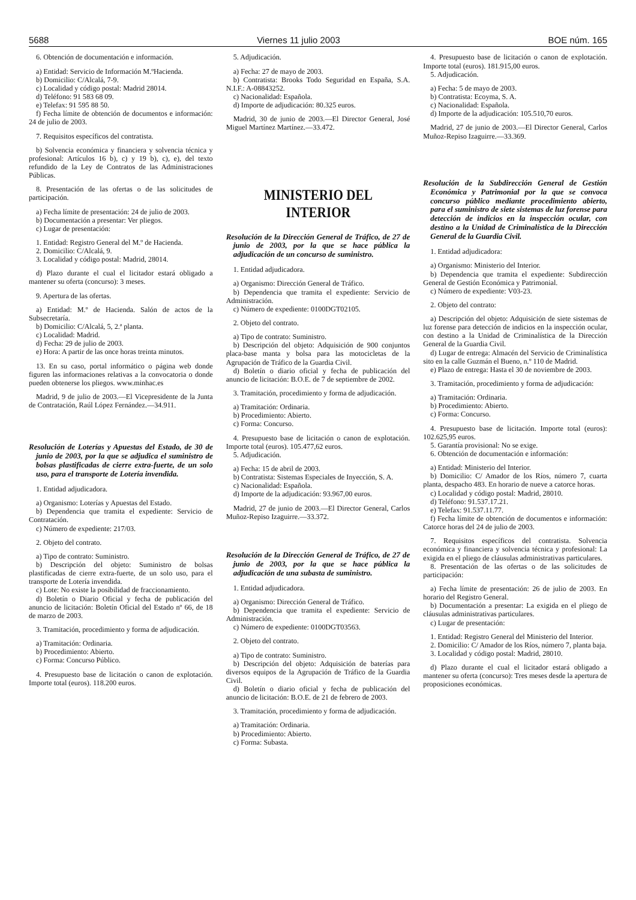5688 Viernes 11 julio 2003 BOE núm. 165
6. Obtención de documentación e información.
a) Entidad: Servicio de Información M.ºHacienda.
b) Domicilio: C/Alcalá, 7-9.
c) Localidad y código postal: Madrid 28014.
d) Teléfono: 91 583 68 09.
e) Telefax: 91 595 88 50.
f) Fecha límite de obtención de documentos e información: 24 de julio de 2003.
7. Requisitos específicos del contratista.
b) Solvencia económica y financiera y solvencia técnica y profesional: Artículos 16 b), c) y 19 b), c), e), del texto refundido de la Ley de Contratos de las Administraciones Públicas.
8. Presentación de las ofertas o de las solicitudes de participación.
a) Fecha límite de presentación: 24 de julio de 2003.
b) Documentación a presentar: Ver pliegos.
c) Lugar de presentación:
1. Entidad: Registro General del M.º de Hacienda.
2. Domicilio: C/Alcalá, 9.
3. Localidad y código postal: Madrid, 28014.
d) Plazo durante el cual el licitador estará obligado a mantener su oferta (concurso): 3 meses.
9. Apertura de las ofertas.
a) Entidad: M.º de Hacienda. Salón de actos de la Subsecretaría.
b) Domicilio: C/Alcalá, 5, 2.ª planta.
c) Localidad: Madrid.
d) Fecha: 29 de julio de 2003.
e) Hora: A partir de las once horas treinta minutos.
13. En su caso, portal informático o página web donde figuren las informaciones relativas a la convocatoria o donde pueden obtenerse los pliegos. www.minhac.es
Madrid, 9 de julio de 2003.—El Vicepresidente de la Junta de Contratación, Raúl López Fernández.—34.911.
Resolución de Loterías y Apuestas del Estado, de 30 de junio de 2003, por la que se adjudica el suministro de bolsas plastificadas de cierre extra-fuerte, de un solo uso, para el transporte de Lotería invendida.
1. Entidad adjudicadora.
a) Organismo: Loterías y Apuestas del Estado.
b) Dependencia que tramita el expediente: Servicio de Contratación.
c) Número de expediente: 217/03.
2. Objeto del contrato.
a) Tipo de contrato: Suministro.
b) Descripción del objeto: Suministro de bolsas plastificadas de cierre extra-fuerte, de un solo uso, para el transporte de Lotería invendida.
c) Lote: No existe la posibilidad de fraccionamiento.
d) Boletín o Diario Oficial y fecha de publicación del anuncio de licitación: Boletín Oficial del Estado nº 66, de 18 de marzo de 2003.
3. Tramitación, procedimiento y forma de adjudicación.
a) Tramitación: Ordinaria.
b) Procedimiento: Abierto.
c) Forma: Concurso Público.
4. Presupuesto base de licitación o canon de explotación. Importe total (euros). 118.200 euros.
5. Adjudicación.
a) Fecha: 27 de mayo de 2003.
b) Contratista: Brooks Todo Seguridad en España, S.A. N.I.F.: A-08843252.
c) Nacionalidad: Española.
d) Importe de adjudicación: 80.325 euros.
Madrid, 30 de junio de 2003.—El Director General, José Miguel Martínez Martínez.—33.472.
MINISTERIO DEL INTERIOR
Resolución de la Dirección General de Tráfico, de 27 de junio de 2003, por la que se hace pública la adjudicación de un concurso de suministro.
1. Entidad adjudicadora.
a) Organismo: Dirección General de Tráfico.
b) Dependencia que tramita el expediente: Servicio de Administración.
c) Número de expediente: 0100DGT02105.
2. Objeto del contrato.
a) Tipo de contrato: Suministro.
b) Descripción del objeto: Adquisición de 900 conjuntos placa-base manta y bolsa para las motocicletas de la Agrupación de Tráfico de la Guardia Civil.
d) Boletín o diario oficial y fecha de publicación del anuncio de licitación: B.O.E. de 7 de septiembre de 2002.
3. Tramitación, procedimiento y forma de adjudicación.
a) Tramitación: Ordinaria.
b) Procedimiento: Abierto.
c) Forma: Concurso.
4. Presupuesto base de licitación o canon de explotación. Importe total (euros). 105.477,62 euros.
5. Adjudicación.
a) Fecha: 15 de abril de 2003.
b) Contratista: Sistemas Especiales de Inyección, S. A.
c) Nacionalidad: Española.
d) Importe de la adjudicación: 93.967,00 euros.
Madrid, 27 de junio de 2003.—El Director General, Carlos Muñoz-Repiso Izaguirre.—33.372.
Resolución de la Dirección General de Tráfico, de 27 de junio de 2003, por la que se hace pública la adjudicación de una subasta de suministro.
1. Entidad adjudicadora.
a) Organismo: Dirección General de Tráfico.
b) Dependencia que tramita el expediente: Servicio de Administración.
c) Número de expediente: 0100DGT03563.
2. Objeto del contrato.
a) Tipo de contrato: Suministro.
b) Descripción del objeto: Adquisición de baterías para diversos equipos de la Agrupación de Tráfico de la Guardia Civil.
d) Boletín o diario oficial y fecha de publicación del anuncio de licitación: B.O.E. de 21 de febrero de 2003.
3. Tramitación, procedimiento y forma de adjudicación.
a) Tramitación: Ordinaria.
b) Procedimiento: Abierto.
c) Forma: Subasta.
4. Presupuesto base de licitación o canon de explotación. Importe total (euros). 181.915,00 euros.
5. Adjudicación.
a) Fecha: 5 de mayo de 2003.
b) Contratista: Ecoyma, S. A.
c) Nacionalidad: Española.
d) Importe de la adjudicación: 105.510,70 euros.
Madrid, 27 de junio de 2003.—El Director General, Carlos Muñoz-Repiso Izaguirre.—33.369.
Resolución de la Subdirección General de Gestión Económica y Patrimonial por la que se convoca concurso público mediante procedimiento abierto, para el suministro de siete sistemas de luz forense para detección de indicios en la inspección ocular, con destino a la Unidad de Criminalística de la Dirección General de la Guardia Civil.
1. Entidad adjudicadora:
a) Organismo: Ministerio del Interior.
b) Dependencia que tramita el expediente: Subdirección General de Gestión Económica y Patrimonial.
c) Número de expediente: V03-23.
2. Objeto del contrato:
a) Descripción del objeto: Adquisición de siete sistemas de luz forense para detección de indicios en la inspección ocular, con destino a la Unidad de Criminalística de la Dirección General de la Guardia Civil.
d) Lugar de entrega: Almacén del Servicio de Criminalística sito en la calle Guzmán el Bueno, n.º 110 de Madrid.
e) Plazo de entrega: Hasta el 30 de noviembre de 2003.
3. Tramitación, procedimiento y forma de adjudicación:
a) Tramitación: Ordinaria.
b) Procedimiento: Abierto.
c) Forma: Concurso.
4. Presupuesto base de licitación. Importe total (euros): 102.625,95 euros.
5. Garantía provisional: No se exige.
6. Obtención de documentación e información:
a) Entidad: Ministerio del Interior.
b) Domicilio: C/ Amador de los Ríos, número 7, cuarta planta, despacho 483. En horario de nueve a catorce horas.
c) Localidad y código postal: Madrid, 28010.
d) Teléfono: 91.537.17.21.
e) Telefax: 91.537.11.77.
f) Fecha límite de obtención de documentos e información: Catorce horas del 24 de julio de 2003.
7. Requisitos específicos del contratista. Solvencia económica y financiera y solvencia técnica y profesional: La exigida en el pliego de cláusulas administrativas particulares.
8. Presentación de las ofertas o de las solicitudes de participación:
a) Fecha límite de presentación: 26 de julio de 2003. En horario del Registro General.
b) Documentación a presentar: La exigida en el pliego de cláusulas administrativas particulares.
c) Lugar de presentación:
1. Entidad: Registro General del Ministerio del Interior.
2. Domicilio: C/ Amador de los Ríos, número 7, planta baja.
3. Localidad y código postal: Madrid, 28010.
d) Plazo durante el cual el licitador estará obligado a mantener su oferta (concurso): Tres meses desde la apertura de proposiciones económicas.